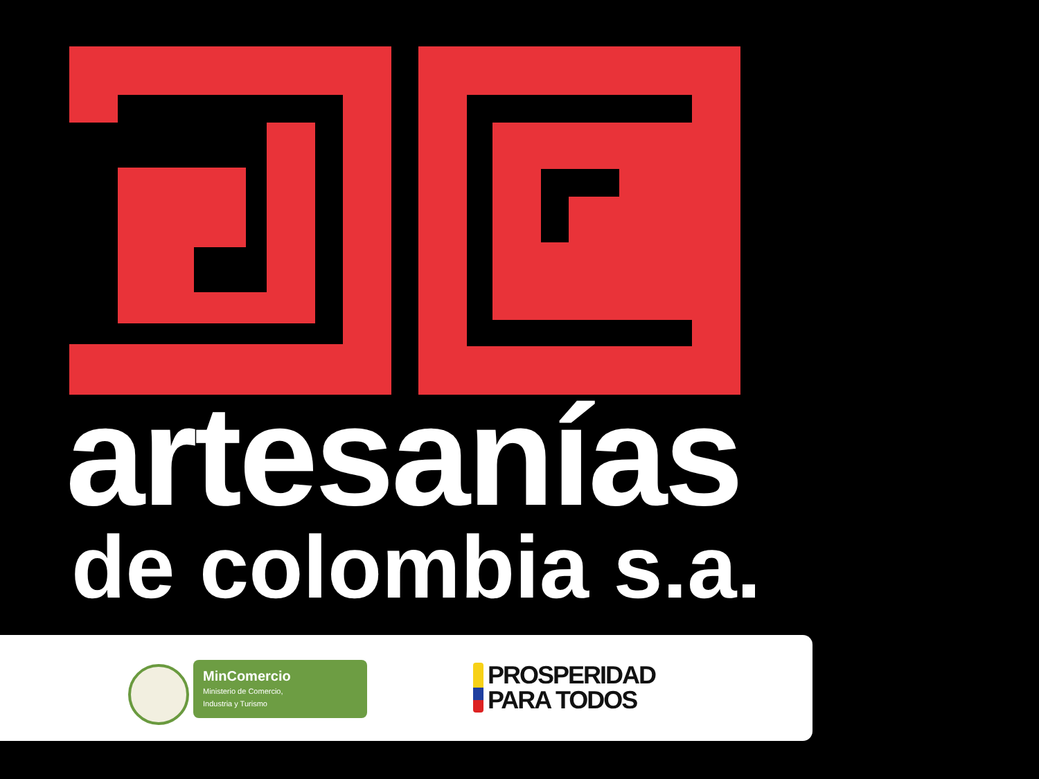artesanías
de colombia s.a.
MinComercio
Ministerio de Comercio,
Industria y Turismo
PROSPERIDAD
PARA TODOS